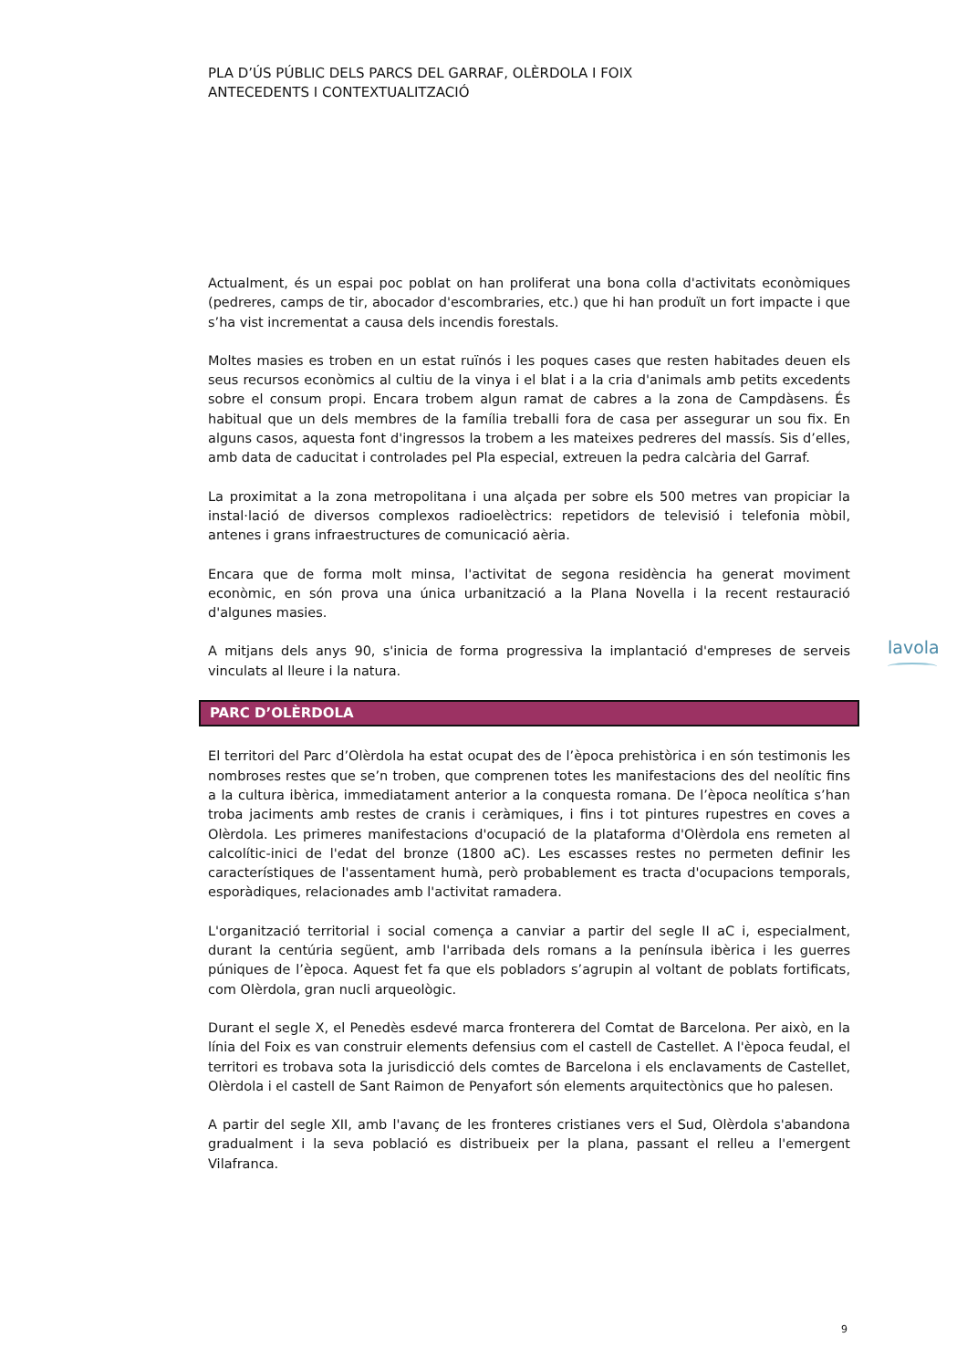PLA D’ÚS PÚBLIC DELS PARCS DEL GARRAF, OLÈRDOLA I FOIX
ANTECEDENTS I CONTEXTUALITZACIÓ
Actualment, és un espai poc poblat on han proliferat una bona colla d'activitats econòmiques (pedreres, camps de tir, abocador d'escombraries, etc.) que hi han produït un fort impacte i que s’ha vist incrementat a causa dels incendis forestals.
Moltes masies es troben en un estat ruïnós i les poques cases que resten habitades deuen els seus recursos econòmics al cultiu de la vinya i el blat i a la cria d'animals amb petits excedents sobre el consum propi. Encara trobem algun ramat de cabres a la zona de Campdàsens. És habitual que un dels membres de la família treballi fora de casa per assegurar un sou fix. En alguns casos, aquesta font d'ingressos la trobem a les mateixes pedreres del massís. Sis d’elles, amb data de caducitat i controlades pel Pla especial, extreuen la pedra calcària del Garraf.
La proximitat a la zona metropolitana i una alçada per sobre els 500 metres van propiciar la instal·lació de diversos complexos radioelèctrics: repetidors de televisió i telefonia mòbil, antenes i grans infraestructures de comunicació aèria.
Encara que de forma molt minsa, l'activitat de segona residència ha generat moviment econòmic, en són prova una única urbanització a la Plana Novella i la recent restauració d'algunes masies.
A mitjans dels anys 90, s'inicia de forma progressiva la implantació d'empreses de serveis vinculats al lleure i la natura.
PARC D’OLÈRDOLA
El territori del Parc d’Olèrdola ha estat ocupat des de l’època prehistòrica i en són testimonis les nombroses restes que se’n troben, que comprenen totes les manifestacions des del neolític fins a la cultura ibèrica, immediatament anterior a la conquesta romana. De l’època neolítica s’han troba jaciments amb restes de cranis i ceràmiques, i fins i tot pintures rupestres en coves a Olèrdola. Les primeres manifestacions d'ocupació de la plataforma d'Olèrdola ens remeten al calcolític-inici de l'edat del bronze (1800 aC). Les escasses restes no permeten definir les característiques de l'assentament humà, però probablement es tracta d'ocupacions temporals, esporàdiques, relacionades amb l'activitat ramadera.
L'organització territorial i social comença a canviar a partir del segle II aC i, especialment, durant la centúria següent, amb l'arribada dels romans a la península ibèrica i les guerres púniques de l’època. Aquest fet fa que els pobladors s’agrupin al voltant de poblats fortificats, com Olèrdola, gran nucli arqueològic.
Durant el segle X, el Penedès esdevé marca fronterera del Comtat de Barcelona. Per això, en la línia del Foix es van construir elements defensius com el castell de Castellet. A l'època feudal, el territori es trobava sota la jurisdicció dels comtes de Barcelona i els enclavaments de Castellet, Olèrdola i el castell de Sant Raimon de Penyafort són elements arquitectònics que ho palesen.
A partir del segle XII, amb l'avanç de les fronteres cristianes vers el Sud, Olèrdola s'abandona gradualment i la seva població es distribueix per la plana, passant el relleu a l'emergent Vilafranca.
lavola
9